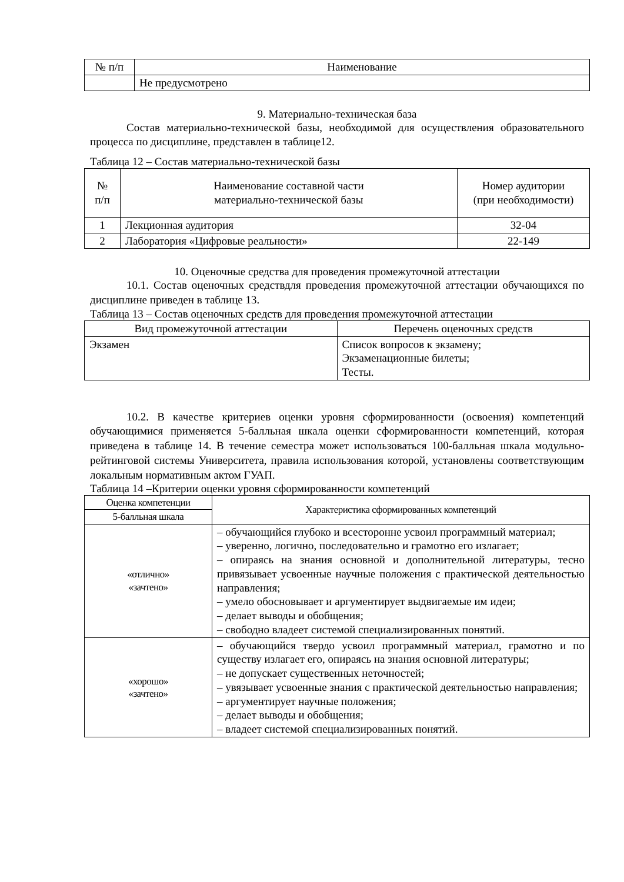| № п/п | Наименование |
| --- | --- |
| | Не предусмотрено |
9. Материально-техническая база
Состав материально-технической базы, необходимой для осуществления образовательного процесса по дисциплине, представлен в таблице12.
Таблица 12 – Состав материально-технической базы
| № п/п | Наименование составной части материально-технической базы | Номер аудитории (при необходимости) |
| --- | --- | --- |
| 1 | Лекционная аудитория | 32-04 |
| 2 | Лаборатория «Цифровые реальности» | 22-149 |
10. Оценочные средства для проведения промежуточной аттестации
10.1. Состав оценочных средствдля проведения промежуточной аттестации обучающихся по дисциплине приведен в таблице 13.
Таблица 13 – Состав оценочных средств для проведения промежуточной аттестации
| Вид промежуточной аттестации | Перечень оценочных средств |
| --- | --- |
| Экзамен | Список вопросов к экзамену; Экзаменационные билеты; Тесты. |
10.2. В качестве критериев оценки уровня сформированности (освоения) компетенций обучающимися применяется 5-балльная шкала оценки сформированности компетенций, которая приведена в таблице 14. В течение семестра может использоваться 100-балльная шкала модульно-рейтинговой системы Университета, правила использования которой, установлены соответствующим локальным нормативным актом ГУАП.
Таблица 14 –Критерии оценки уровня сформированности компетенций
| Оценка компетенции | Характеристика сформированных компетенций |
| --- | --- |
| 5-балльная шкала | |
| «отлично» «зачтено» | – обучающийся глубоко и всесторонне усвоил программный материал; – уверенно, логично, последовательно и грамотно его излагает; – опираясь на знания основной и дополнительной литературы, тесно привязывает усвоенные научные положения с практической деятельностью направления; – умело обосновывает и аргументирует выдвигаемые им идеи; – делает выводы и обобщения; – свободно владеет системой специализированных понятий. |
| «хорошо» «зачтено» | – обучающийся твердо усвоил программный материал, грамотно и по существу излагает его, опираясь на знания основной литературы; – не допускает существенных неточностей; – увязывает усвоенные знания с практической деятельностью направления; – аргументирует научные положения; – делает выводы и обобщения; – владеет системой специализированных понятий. |